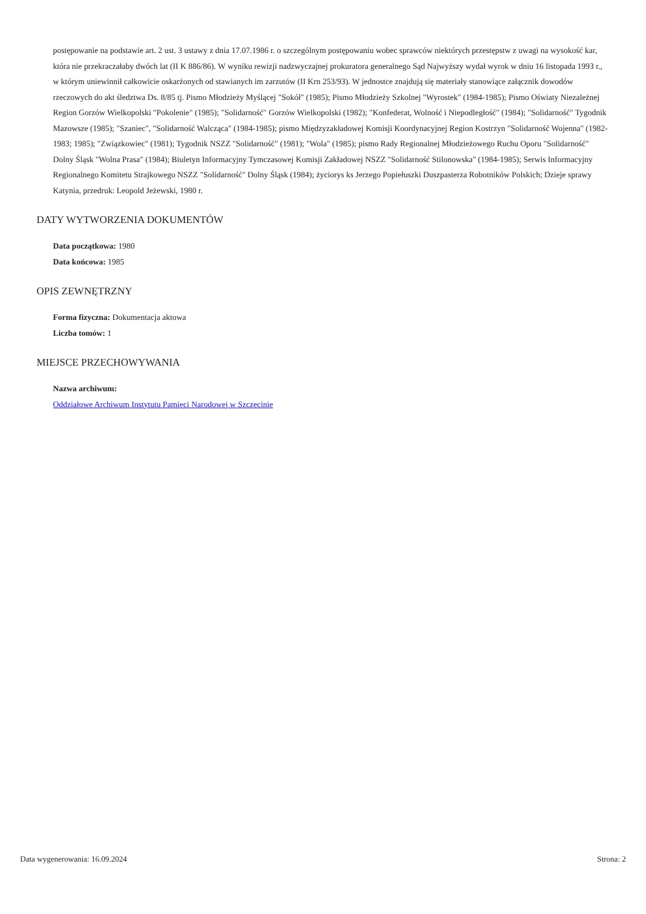postępowanie na podstawie art. 2 ust. 3 ustawy z dnia 17.07.1986 r. o szczególnym postępowaniu wobec sprawców niektórych przestępstw z uwagi na wysokość kar, która nie przekraczałaby dwóch lat (II K 886/86). W wyniku rewizji nadzwyczajnej prokuratora generalnego Sąd Najwyższy wydał wyrok w dniu 16 listopada 1993 r., w którym uniewinnił całkowicie oskarżonych od stawianych im zarzutów (II Krn 253/93). W jednostce znajdują się materiały stanowiące załącznik dowodów rzeczowych do akt śledztwa Ds. 8/85 tj. Pismo Młodzieży Myślącej "Sokół" (1985); Pismo Młodzieży Szkolnej "Wyrostek" (1984-1985); Pismo Oświaty Niezależnej Region Gorzów Wielkopolski "Pokolenie" (1985); "Solidarność" Gorzów Wielkopolski (1982); "Konfederat, Wolność i Niepodległość" (1984); "Solidarność" Tygodnik Mazowsze (1985); "Szaniec", "Solidarność Walcząca" (1984-1985); pismo Międzyzakładowej Komisji Koordynacyjnej Region Kostrzyn "Solidarność Wojenna" (1982-1983; 1985); "Związkowiec" (1981); Tygodnik NSZZ "Solidarność" (1981); "Wola" (1985); pismo Rady Regionalnej Młodzieżowego Ruchu Oporu "Solidarność" Dolny Śląsk "Wolna Prasa" (1984); Biuletyn Informacyjny Tymczasowej Komisji Zakładowej NSZZ "Solidarność Stilonowska" (1984-1985); Serwis Informacyjny Regionalnego Komitetu Strajkowego NSZZ "Solidarność" Dolny Śląsk (1984); życiorys ks Jerzego Popiełuszki Duszpasterza Robotników Polskich; Dzieje sprawy Katynia, przedruk: Leopold Jeżewski, 1980 r.
DATY WYTWORZENIA DOKUMENTÓW
Data początkowa: 1980
Data końcowa: 1985
OPIS ZEWNĘTRZNY
Forma fizyczna: Dokumentacja aktowa
Liczba tomów: 1
MIEJSCE PRZECHOWYWANIA
Nazwa archiwum:
Oddziałowe Archiwum Instytutu Pamięci Narodowej w Szczecinie
Data wygenerowania: 16.09.2024 Strona: 2